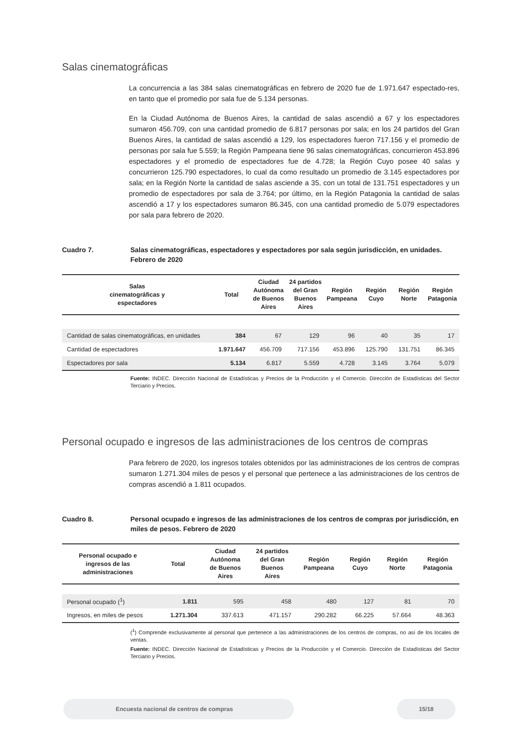Salas cinematográficas
La concurrencia a las 384 salas cinematográficas en febrero de 2020 fue de 1.971.647 espectado-res, en tanto que el promedio por sala fue de 5.134 personas.
En la Ciudad Autónoma de Buenos Aires, la cantidad de salas ascendió a 67 y los espectadores sumaron 456.709, con una cantidad promedio de 6.817 personas por sala; en los 24 partidos del Gran Buenos Aires, la cantidad de salas ascendió a 129, los espectadores fueron 717.156 y el promedio de personas por sala fue 5.559; la Región Pampeana tiene 96 salas cinematográficas, concurrieron 453.896 espectadores y el promedio de espectadores fue de 4.728; la Región Cuyo posee 40 salas y concurrieron 125.790 espectadores, lo cual da como resultado un promedio de 3.145 espectadores por sala; en la Región Norte la cantidad de salas asciende a 35, con un total de 131.751 espectadores y un promedio de espectadores por sala de 3.764; por último, en la Región Patagonia la cantidad de salas ascendió a 17 y los espectadores sumaron 86.345, con una cantidad promedio de 5.079 espectadores por sala para febrero de 2020.
Cuadro 7. Salas cinematográficas, espectadores y espectadores por sala según jurisdicción, en unidades.
Febrero de 2020
| Salas cinematográficas y espectadores | Total | Ciudad Autónoma de Buenos Aires | 24 partidos del Gran Buenos Aires | Región Pampeana | Región Cuyo | Región Norte | Región Patagonia |
| --- | --- | --- | --- | --- | --- | --- | --- |
| Cantidad de salas cinematográficas, en unidades | 384 | 67 | 129 | 96 | 40 | 35 | 17 |
| Cantidad de espectadores | 1.971.647 | 456.709 | 717.156 | 453.896 | 125.790 | 131.751 | 86.345 |
| Espectadores por sala | 5.134 | 6.817 | 5.559 | 4.728 | 3.145 | 3.764 | 5.079 |
Fuente: INDEC. Dirección Nacional de Estadísticas y Precios de la Producción y el Comercio. Dirección de Estadísticas del Sector Terciario y Precios.
Personal ocupado e ingresos de las administraciones de los centros de compras
Para febrero de 2020, los ingresos totales obtenidos por las administraciones de los centros de compras sumaron 1.271.304 miles de pesos y el personal que pertenece a las administraciones de los centros de compras ascendió a 1.811 ocupados.
Cuadro 8. Personal ocupado e ingresos de las administraciones de los centros de compras por jurisdicción, en miles de pesos. Febrero de 2020
| Personal ocupado e ingresos de las administraciones | Total | Ciudad Autónoma de Buenos Aires | 24 partidos del Gran Buenos Aires | Región Pampeana | Región Cuyo | Región Norte | Región Patagonia |
| --- | --- | --- | --- | --- | --- | --- | --- |
| Personal ocupado (<sup>1</sup>) | 1.811 | 595 | 458 | 480 | 127 | 81 | 70 |
| Ingresos, en miles de pesos | 1.271.304 | 337.613 | 471.157 | 290.282 | 66.225 | 57.664 | 48.363 |
(<sup>1</sup>) Comprende exclusivamente al personal que pertenece a las administraciones de los centros de compras, no así de los locales de ventas.
Fuente: INDEC. Dirección Nacional de Estadísticas y Precios de la Producción y el Comercio. Dirección de Estadísticas del Sector Terciario y Precios.
Encuesta nacional de centros de compras 15/18